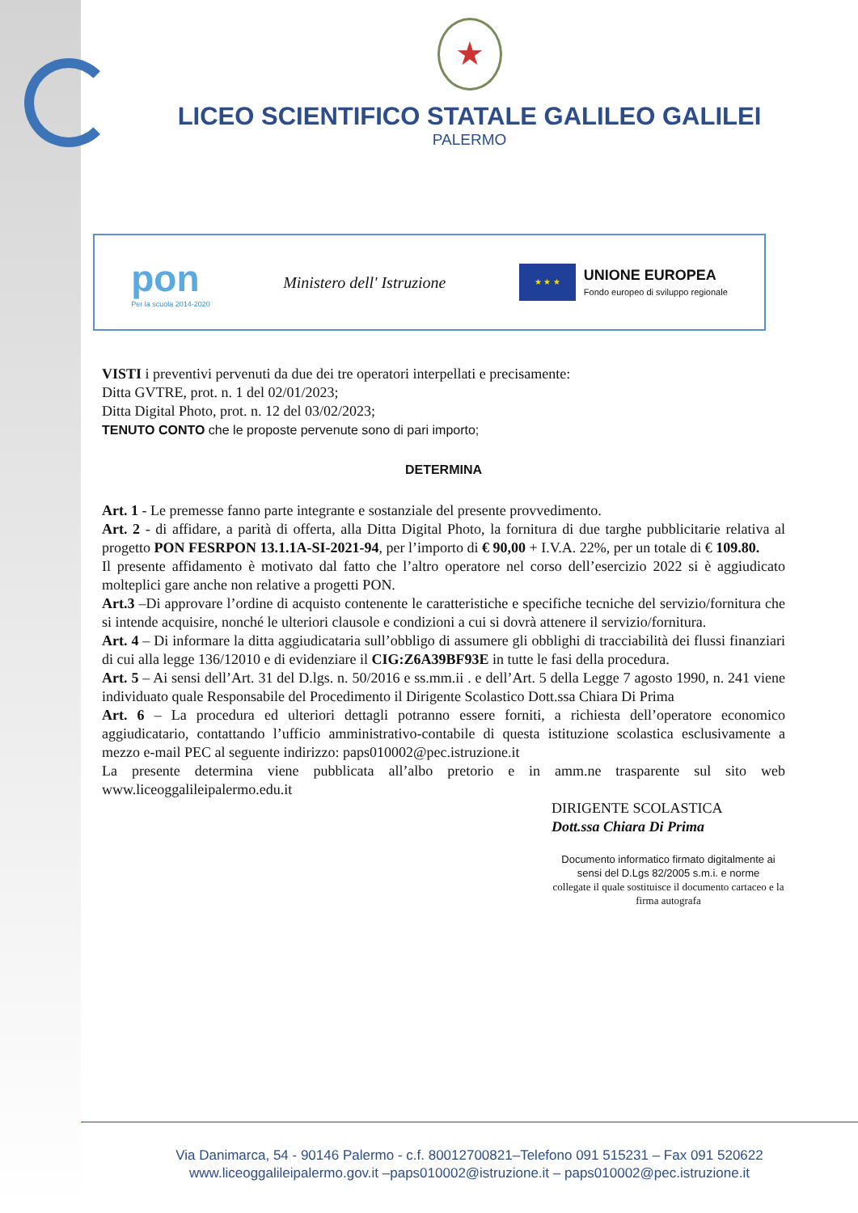★
LICEO SCIENTIFICO STATALE GALILEO GALILEI
PALERMO
pon
Per la scuola 2014-2020
Ministero dell' Istruzione
★ ★ ★
UNIONE EUROPEA
Fondo europeo di sviluppo regionale
VISTI i preventivi pervenuti da due dei tre operatori interpellati e precisamente:
Ditta GVTRE, prot. n. 1 del 02/01/2023;
Ditta Digital Photo, prot. n. 12 del 03/02/2023;
TENUTO CONTO che le proposte pervenute sono di pari importo;
DETERMINA
Art. 1 - Le premesse fanno parte integrante e sostanziale del presente provvedimento.
Art. 2 - di affidare, a parità di offerta, alla Ditta Digital Photo, la fornitura di due targhe pubblicitarie relativa al progetto PON FESRPON 13.1.1A-SI-2021-94, per l’importo di € 90,00 + I.V.A. 22%, per un totale di € 109.80.
Il presente affidamento è motivato dal fatto che l’altro operatore nel corso dell’esercizio 2022 si è aggiudicato molteplici gare anche non relative a progetti PON.
Art.3 –Di approvare l’ordine di acquisto contenente le caratteristiche e specifiche tecniche del servizio/fornitura che si intende acquisire, nonché le ulteriori clausole e condizioni a cui si dovrà attenere il servizio/fornitura.
Art. 4 – Di informare la ditta aggiudicataria sull’obbligo di assumere gli obblighi di tracciabilità dei flussi finanziari di cui alla legge 136/12010 e di evidenziare il CIG:Z6A39BF93E in tutte le fasi della procedura.
Art. 5 – Ai sensi dell’Art. 31 del D.lgs. n. 50/2016 e ss.mm.ii . e dell’Art. 5 della Legge 7 agosto 1990, n. 241 viene individuato quale Responsabile del Procedimento il Dirigente Scolastico Dott.ssa Chiara Di Prima
Art. 6 – La procedura ed ulteriori dettagli potranno essere forniti, a richiesta dell’operatore economico aggiudicatario, contattando l’ufficio amministrativo-contabile di questa istituzione scolastica esclusivamente a mezzo e-mail PEC al seguente indirizzo: paps010002@pec.istruzione.it
La presente determina viene pubblicata all’albo pretorio e in amm.ne trasparente sul sito web www.liceoggalileipalermo.edu.it
DIRIGENTE SCOLASTICA
Dott.ssa Chiara Di Prima
Documento informatico firmato digitalmente ai sensi del D.Lgs 82/2005 s.m.i. e norme
collegate il quale sostituisce il documento cartaceo e la firma autografa
Via Danimarca, 54 - 90146 Palermo - c.f. 80012700821–Telefono 091 515231 – Fax 091 520622
www.liceoggalileipalermo.gov.it –paps010002@istruzione.it – paps010002@pec.istruzione.it